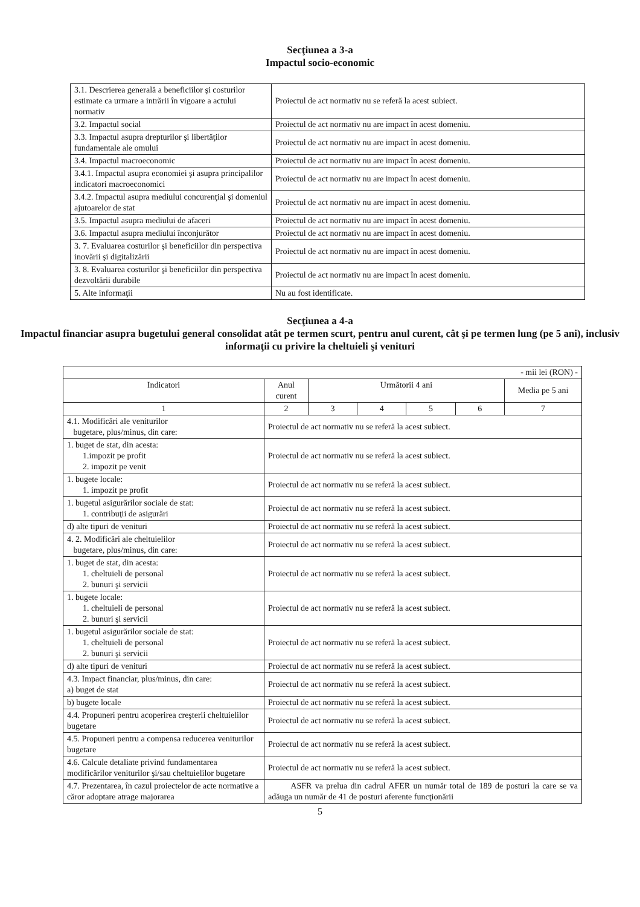Secţiunea a 3-a
Impactul socio-economic
| 3.1. Descrierea generală a beneficiilor şi costurilor estimate ca urmare a intrării în vigoare a actului normativ | Proiectul de act normativ nu se referă la acest subiect. |
| 3.2. Impactul social | Proiectul de act normativ nu are impact în acest domeniu. |
| 3.3. Impactul asupra drepturilor şi libertăţilor fundamentale ale omului | Proiectul de act normativ nu are impact în acest domeniu. |
| 3.4. Impactul macroeconomic | Proiectul de act normativ nu are impact în acest domeniu. |
| 3.4.1. Impactul asupra economiei şi asupra principalilor indicatori macroeconomici | Proiectul de act normativ nu are impact în acest domeniu. |
| 3.4.2. Impactul asupra mediului concurenţial şi domeniul ajutoarelor de stat | Proiectul de act normativ nu are impact în acest domeniu. |
| 3.5. Impactul asupra mediului de afaceri | Proiectul de act normativ nu are impact în acest domeniu. |
| 3.6. Impactul asupra mediului înconjurător | Proiectul de act normativ nu are impact în acest domeniu. |
| 3. 7. Evaluarea costurilor şi beneficiilor din perspectiva inovării şi digitalizării | Proiectul de act normativ nu are impact în acest domeniu. |
| 3. 8. Evaluarea costurilor şi beneficiilor din perspectiva dezvoltării durabile | Proiectul de act normativ nu are impact în acest domeniu. |
| 5. Alte informaţii | Nu au fost identificate. |
Secţiunea a 4-a
Impactul financiar asupra bugetului general consolidat atât pe termen scurt, pentru anul curent, cât şi pe termen lung (pe 5 ani), inclusiv informaţii cu privire la cheltuieli şi venituri
| - mii lei (RON) - | | | | | | |
| Indicatori | Anul curent | Următorii 4 ani | | | | Media pe 5 ani |
| 1 | 2 | 3 | 4 | 5 | 6 | 7 |
| 4.1. Modificări ale veniturilor bugetare, plus/minus, din care: | Proiectul de act normativ nu se referă la acest subiect. | | | | | |
| 1. buget de stat, din acesta: 1.impozit pe profit 2. impozit pe venit | Proiectul de act normativ nu se referă la acest subiect. | | | | | |
| 1. bugete locale: 1. impozit pe profit | Proiectul de act normativ nu se referă la acest subiect. | | | | | |
| 1. bugetul asigurărilor sociale de stat: 1. contribuţii de asigurări | Proiectul de act normativ nu se referă la acest subiect. | | | | | |
| d) alte tipuri de venituri | Proiectul de act normativ nu se referă la acest subiect. | | | | | |
| 4. 2. Modificări ale cheltuielilor bugetare, plus/minus, din care: | Proiectul de act normativ nu se referă la acest subiect. | | | | | |
| 1. buget de stat, din acesta: 1. cheltuieli de personal 2. bunuri şi servicii | Proiectul de act normativ nu se referă la acest subiect. | | | | | |
| 1. bugete locale: 1. cheltuieli de personal 2. bunuri şi servicii | Proiectul de act normativ nu se referă la acest subiect. | | | | | |
| 1. bugetul asigurărilor sociale de stat: 1. cheltuieli de personal 2. bunuri şi servicii | Proiectul de act normativ nu se referă la acest subiect. | | | | | |
| d) alte tipuri de venituri | Proiectul de act normativ nu se referă la acest subiect. | | | | | |
| 4.3. Impact financiar, plus/minus, din care: a) buget de stat | Proiectul de act normativ nu se referă la acest subiect. | | | | | |
| b) bugete locale | Proiectul de act normativ nu se referă la acest subiect. | | | | | |
| 4.4. Propuneri pentru acoperirea creşterii cheltuielilor bugetare | Proiectul de act normativ nu se referă la acest subiect. | | | | | |
| 4.5. Propuneri pentru a compensa reducerea veniturilor bugetare | Proiectul de act normativ nu se referă la acest subiect. | | | | | |
| 4.6. Calcule detaliate privind fundamentarea modificărilor veniturilor şi/sau cheltuielilor bugetare | Proiectul de act normativ nu se referă la acest subiect. | | | | | |
| 4.7. Prezentarea, în cazul proiectelor de acte normative a căror adoptare atrage majorarea | ASFR va prelua din cadrul AFER un număr total de 189 de posturi la care se va adăuga un număr de 41 de posturi aferente funcţionării | | | | | |
5